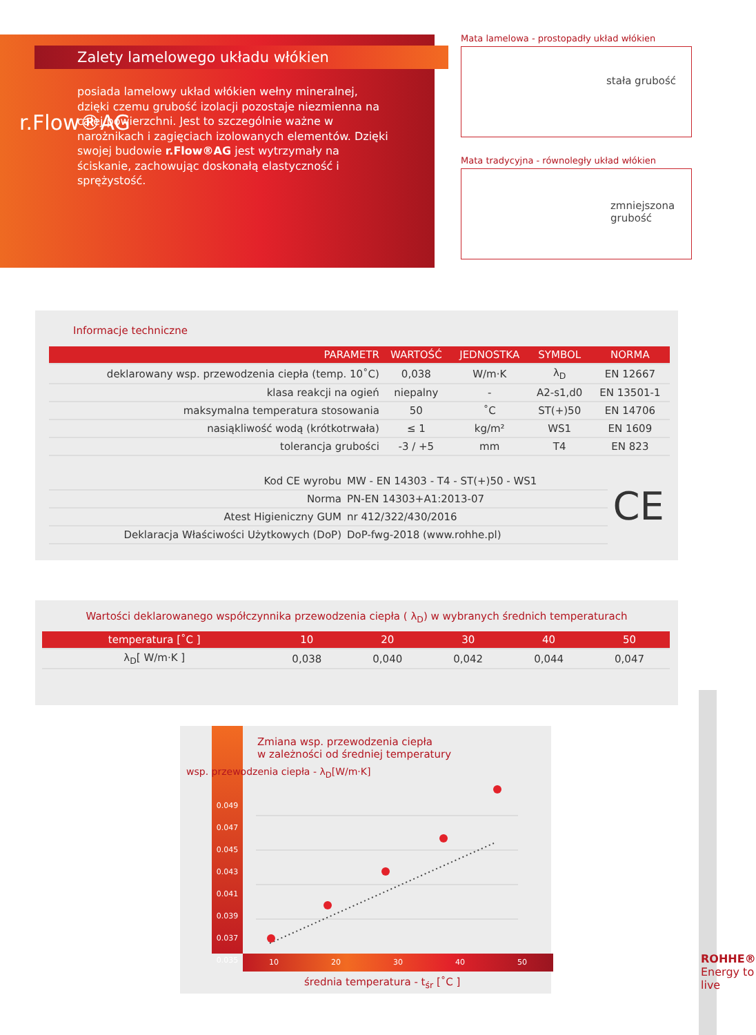posiada lamelowy układ włókien wełny mineralnej, dzięki czemu grubość izolacji pozostaje niezmienna na całej powierzchni. Jest to szczególnie ważne w narożnikach i zagięciach izolowanych elementów. Dzięki swojej budowie r.Flow®AG jest wytrzymały na ściskanie, zachowując doskonałą elastyczność i sprężystość.
Zalety lamelowego układu włókien
r.Flow®AG
Mata lamelowa - prostopadły układ włókien
stała grubość
Mata tradycyjna - równoległy układ włókien
zmniejszona
grubość
Informacje techniczne
| PARAMETR | WARTOŚĆ | JEDNOSTKA | SYMBOL | NORMA |
| --- | --- | --- | --- | --- |
| deklarowany wsp. przewodzenia ciepła (temp. 10˚C) | 0,038 | W/m·K | λ<sub>D</sub> | EN 12667 |
| klasa reakcji na ogień | niepalny | - | A2-s1,d0 | EN 13501-1 |
| maksymalna temperatura stosowania | 50 | ˚C | ST(+)50 | EN 14706 |
| nasiąkliwość wodą (krótkotrwała) | ≤ 1 | kg/m² | WS1 | EN 1609 |
| tolerancja grubości | -3 / +5 | mm | T4 | EN 823 |
| Kod CE wyrobu | MW - EN 14303 - T4 - ST(+)50 - WS1 |
| Norma | PN-EN 14303+A1:2013-07 |
| Atest Higieniczny GUM | nr 412/322/430/2016 |
| Deklaracja Właściwości Użytkowych (DoP) | DoP-fwg-2018 (www.rohhe.pl) |
CE
Wartości deklarowanego współczynnika przewodzenia ciepła ( λ<sub>D</sub>) w wybranych średnich temperaturach
| temperatura [˚C ] | 10 | 20 | 30 | 40 | 50 |
| --- | --- | --- | --- | --- | --- |
| λ<sub>D</sub>[ W/m·K ] | 0,038 | 0,040 | 0,042 | 0,044 | 0,047 |
Zmiana wsp. przewodzenia ciepła
w zależności od średniej temperatury
0.049
0.047
0.045
0.043
0.041
0.039
0.037
0.035
10 20 30 40 50
średnia temperatura - t<sub>śr</sub> [˚C ]
wsp. przewodzenia ciepła - λ<sub>D</sub>[W/m·K]
ROHHE® Energy to live